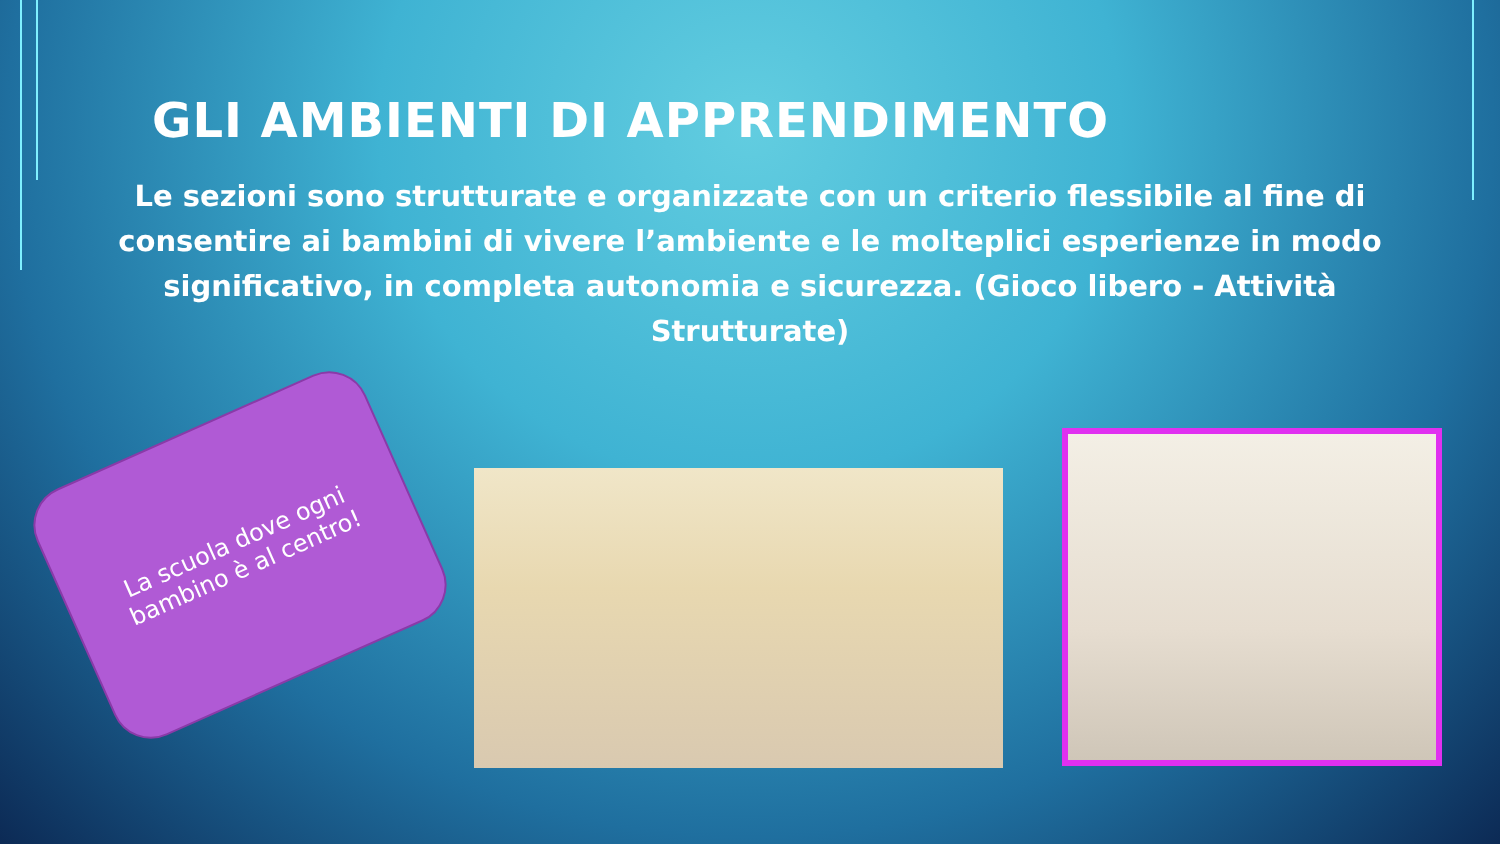GLI AMBIENTI DI APPRENDIMENTO
Le sezioni sono strutturate e organizzate con un criterio flessibile al fine di consentire ai bambini di vivere l’ambiente e le molteplici esperienze in modo significativo, in completa autonomia e sicurezza. (Gioco libero - Attività Strutturate)
La scuola dove ogni bambino è al centro!